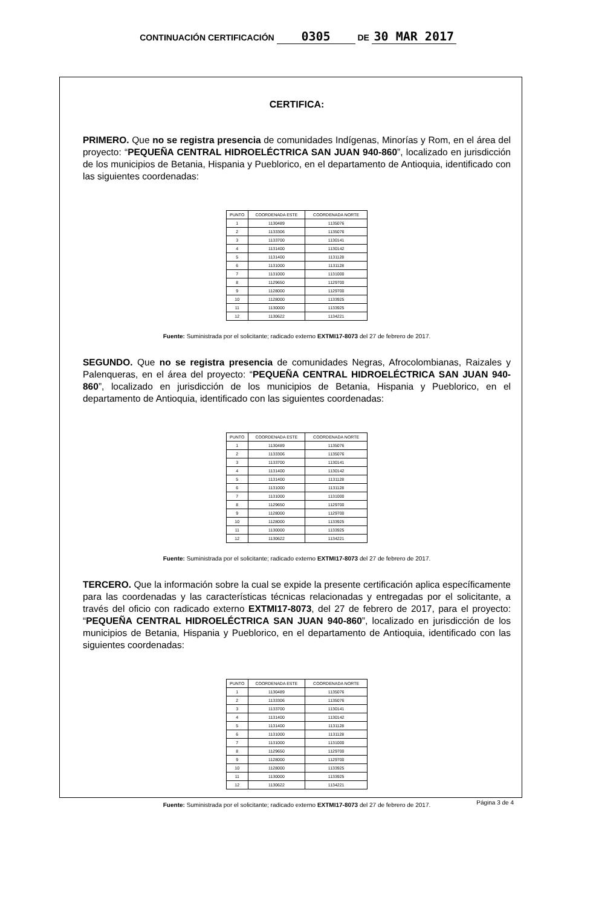CONTINUACIÓN CERTIFICACIÓN 0305 DE 30 MAR 2017
CERTIFICA:
PRIMERO. Que no se registra presencia de comunidades Indígenas, Minorías y Rom, en el área del proyecto: “PEQUEÑA CENTRAL HIDROELÉCTRICA SAN JUAN 940-860”, localizado en jurisdicción de los municipios de Betania, Hispania y Pueblorico, en el departamento de Antioquia, identificado con las siguientes coordenadas:
| PUNTO | COORDENADA ESTE | COORDENADA NORTE |
| --- | --- | --- |
| 1 | 1130489 | 1135076 |
| 2 | 1133306 | 1135076 |
| 3 | 1133700 | 1130141 |
| 4 | 1131400 | 1130142 |
| 5 | 1131400 | 1131128 |
| 6 | 1131000 | 1131128 |
| 7 | 1131000 | 1131000 |
| 8 | 1129650 | 1129700 |
| 9 | 1128000 | 1129700 |
| 10 | 1128000 | 1133925 |
| 11 | 1130000 | 1133925 |
| 12 | 1130622 | 1134221 |
Fuente: Suministrada por el solicitante; radicado externo EXTMI17-8073 del 27 de febrero de 2017.
SEGUNDO. Que no se registra presencia de comunidades Negras, Afrocolombianas, Raizales y Palenqueras, en el área del proyecto: “PEQUEÑA CENTRAL HIDROELÉCTRICA SAN JUAN 940-860”, localizado en jurisdicción de los municipios de Betania, Hispania y Pueblorico, en el departamento de Antioquia, identificado con las siguientes coordenadas:
| PUNTO | COORDENADA ESTE | COORDENADA NORTE |
| --- | --- | --- |
| 1 | 1130489 | 1135076 |
| 2 | 1133306 | 1135076 |
| 3 | 1133700 | 1130141 |
| 4 | 1131400 | 1130142 |
| 5 | 1131400 | 1131128 |
| 6 | 1131000 | 1131128 |
| 7 | 1131000 | 1131000 |
| 8 | 1129650 | 1129700 |
| 9 | 1128000 | 1129700 |
| 10 | 1128000 | 1133925 |
| 11 | 1130000 | 1133925 |
| 12 | 1130622 | 1134221 |
Fuente: Suministrada por el solicitante; radicado externo EXTMI17-8073 del 27 de febrero de 2017.
TERCERO. Que la información sobre la cual se expide la presente certificación aplica específicamente para las coordenadas y las características técnicas relacionadas y entregadas por el solicitante, a través del oficio con radicado externo EXTMI17-8073, del 27 de febrero de 2017, para el proyecto: “PEQUEÑA CENTRAL HIDROELÉCTRICA SAN JUAN 940-860”, localizado en jurisdicción de los municipios de Betania, Hispania y Pueblorico, en el departamento de Antioquia, identificado con las siguientes coordenadas:
| PUNTO | COORDENADA ESTE | COORDENADA NORTE |
| --- | --- | --- |
| 1 | 1130489 | 1135076 |
| 2 | 1133306 | 1135076 |
| 3 | 1133700 | 1130141 |
| 4 | 1131400 | 1130142 |
| 5 | 1131400 | 1131128 |
| 6 | 1131000 | 1131128 |
| 7 | 1131000 | 1131000 |
| 8 | 1129650 | 1129700 |
| 9 | 1128000 | 1129700 |
| 10 | 1128000 | 1133925 |
| 11 | 1130000 | 1133925 |
| 12 | 1130622 | 1134221 |
Fuente: Suministrada por el solicitante; radicado externo EXTMI17-8073 del 27 de febrero de 2017.
Página 3 de 4